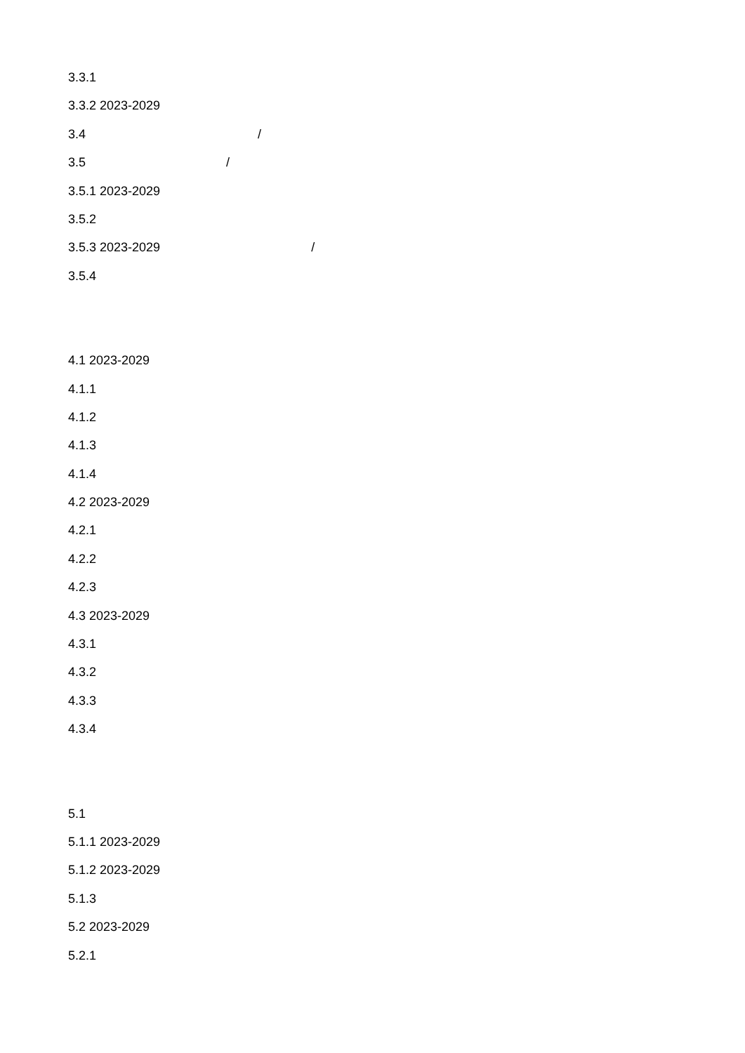3.3.1
3.3.2 2023-2029
3.4 /
3.5 /
3.5.1 2023-2029
3.5.2
3.5.3 2023-2029 /
3.5.4
4.1 2023-2029
4.1.1
4.1.2
4.1.3
4.1.4
4.2 2023-2029
4.2.1
4.2.2
4.2.3
4.3 2023-2029
4.3.1
4.3.2
4.3.3
4.3.4
5.1
5.1.1 2023-2029
5.1.2 2023-2029
5.1.3
5.2 2023-2029
5.2.1